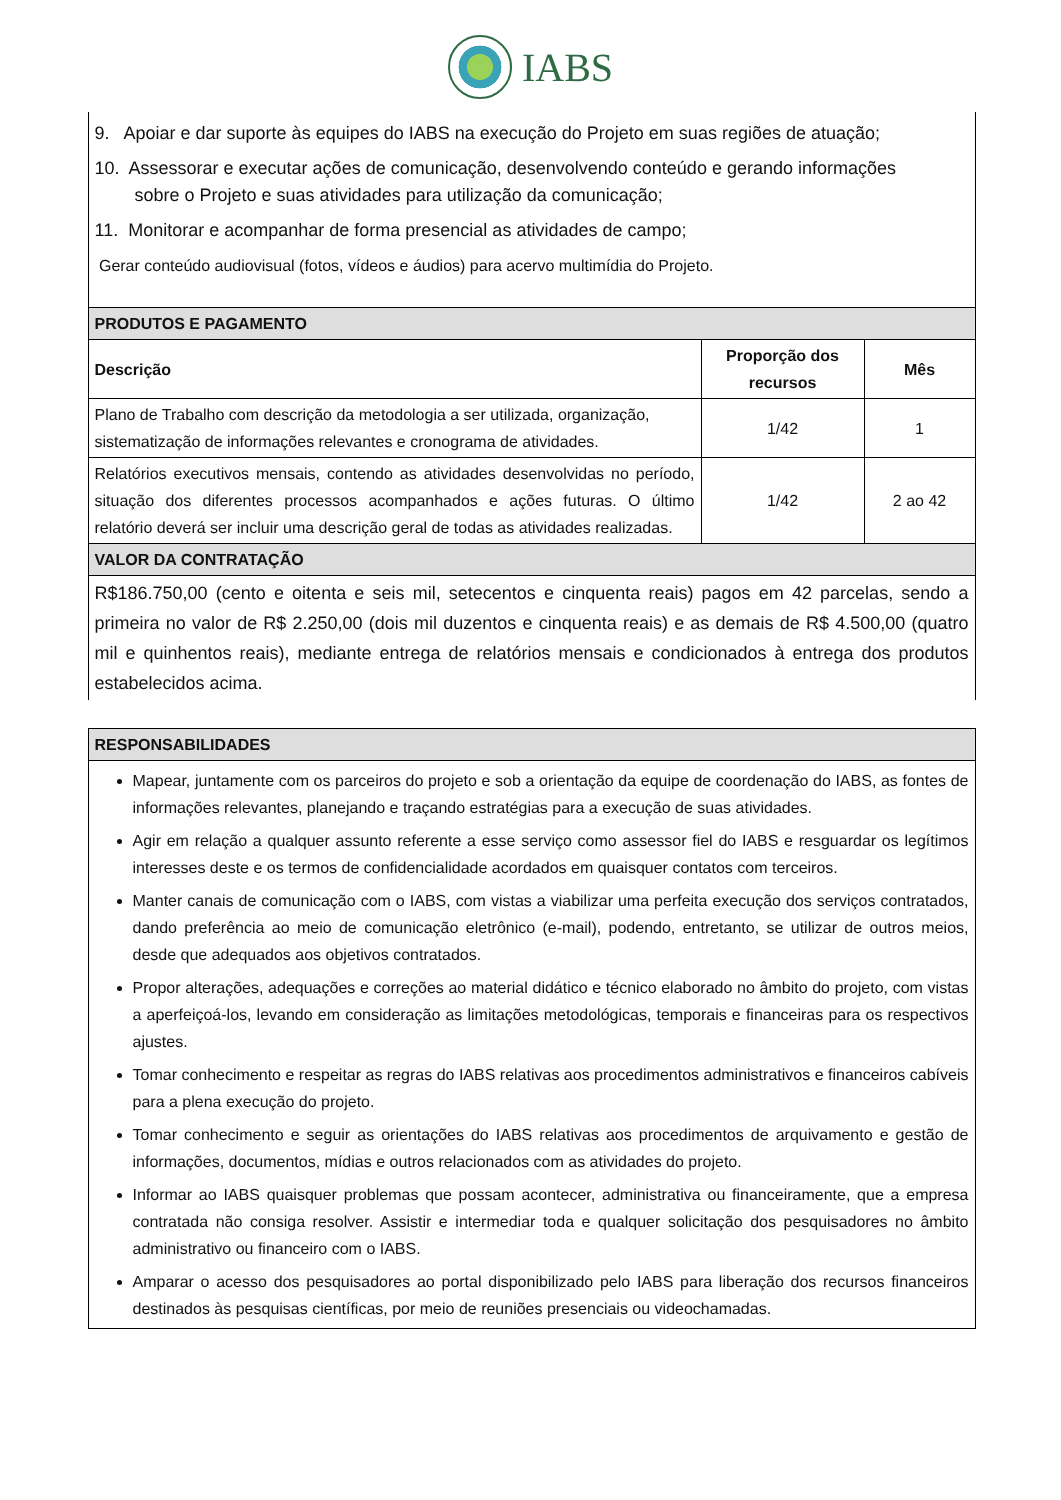IABS
9. Apoiar e dar suporte às equipes do IABS na execução do Projeto em suas regiões de atuação;
10. Assessorar e executar ações de comunicação, desenvolvendo conteúdo e gerando informações
sobre o Projeto e suas atividades para utilização da comunicação;
11. Monitorar e acompanhar de forma presencial as atividades de campo;
Gerar conteúdo audiovisual (fotos, vídeos e áudios) para acervo multimídia do Projeto.
| PRODUTOS E PAGAMENTO | | |
| --- | --- | --- |
| Descrição | Proporção dos recursos | Mês |
| Plano de Trabalho com descrição da metodologia a ser utilizada, organização, sistematização de informações relevantes e cronograma de atividades. | 1/42 | 1 |
| Relatórios executivos mensais, contendo as atividades desenvolvidas no período, situação dos diferentes processos acompanhados e ações futuras. O último relatório deverá ser incluir uma descrição geral de todas as atividades realizadas. | 1/42 | 2 ao 42 |
| VALOR DA CONTRATAÇÃO | | |
| R$186.750,00 (cento e oitenta e seis mil, setecentos e cinquenta reais) pagos em 42 parcelas, sendo a primeira no valor de R$ 2.250,00 (dois mil duzentos e cinquenta reais) e as demais de R$ 4.500,00 (quatro mil e quinhentos reais), mediante entrega de relatórios mensais e condicionados à entrega dos produtos estabelecidos acima. | | |
| RESPONSABILIDADES |
| --- |
| Mapear, juntamente com os parceiros do projeto e sob a orientação da equipe de coordenação do IABS, as fontes de informações relevantes, planejando e traçando estratégias para a execução de suas atividades. Agir em relação a qualquer assunto referente a esse serviço como assessor fiel do IABS e resguardar os legítimos interesses deste e os termos de confidencialidade acordados em quaisquer contatos com terceiros. Manter canais de comunicação com o IABS, com vistas a viabilizar uma perfeita execução dos serviços contratados, dando preferência ao meio de comunicação eletrônico (e-mail), podendo, entretanto, se utilizar de outros meios, desde que adequados aos objetivos contratados. Propor alterações, adequações e correções ao material didático e técnico elaborado no âmbito do projeto, com vistas a aperfeiçoá-los, levando em consideração as limitações metodológicas, temporais e financeiras para os respectivos ajustes. Tomar conhecimento e respeitar as regras do IABS relativas aos procedimentos administrativos e financeiros cabíveis para a plena execução do projeto. Tomar conhecimento e seguir as orientações do IABS relativas aos procedimentos de arquivamento e gestão de informações, documentos, mídias e outros relacionados com as atividades do projeto. Informar ao IABS quaisquer problemas que possam acontecer, administrativa ou financeiramente, que a empresa contratada não consiga resolver. Assistir e intermediar toda e qualquer solicitação dos pesquisadores no âmbito administrativo ou financeiro com o IABS. Amparar o acesso dos pesquisadores ao portal disponibilizado pelo IABS para liberação dos recursos financeiros destinados às pesquisas científicas, por meio de reuniões presenciais ou videochamadas. |